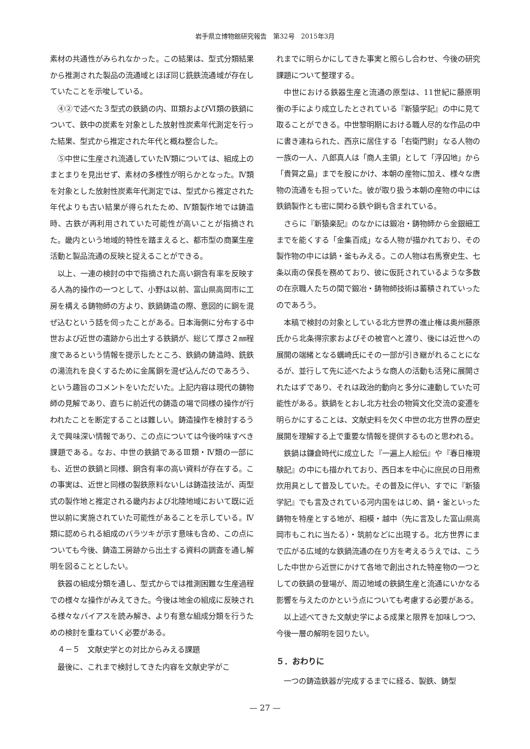岩手県立博物館研究報告　第32号　2015年3月
素材の共通性がみられなかった。この結果は、型式分類結果から推測された製品の流通域とほぼ同じ銑鉄流通域が存在していたことを示唆している。
④②で述べた３型式の鉄鍋の内、Ⅲ類およびⅥ類の鉄鍋について、鉄中の炭素を対象とした放射性炭素年代測定を行った結果、型式から推定された年代と概ね整合した。
⑤中世に生産され流通していたⅣ類については、組成上のまとまりを見出せず、素材の多様性が明らかとなった。Ⅳ類を対象とした放射性炭素年代測定では、型式から推定された年代よりも古い結果が得られたため、Ⅳ類製作地では鋳造時、古鉄が再利用されていた可能性が高いことが指摘された。畿内という地域的特性を踏まえると、都市型の商業生産活動と製品流通の反映と捉えることができる。
以上、一連の検討の中で指摘された高い銅含有率を反映する人為的操作の一つとして、小野は以前、富山県高岡市に工房を構える鋳物師の方より、鉄鍋鋳造の際、意図的に銅を混ぜ込むという話を伺ったことがある。日本海側に分布する中世および近世の遺跡から出土する鉄鍋が、総じて厚さ２㎜程度であるという情報を提示したところ、鉄鍋の鋳造時、銑鉄の湯流れを良くするために金属銅を混ぜ込んだのであろう、という趣旨のコメントをいただいた。上記内容は現代の鋳物師の見解であり、直ちに前近代の鋳造の場で同様の操作が行われたことを断定することは難しい。鋳造操作を検討するうえで興味深い情報であり、この点については今後吟味すべき課題である。なお、中世の鉄鍋であるⅢ類・Ⅳ類の一部にも、近世の鉄鍋と同様、銅含有率の高い資料が存在する。この事実は、近世と同様の製鉄原料ないしは鋳造技法が、両型式の製作地と推定される畿内および北陸地域において既に近世以前に実施されていた可能性があることを示している。Ⅳ類に認められる組成のバラツキが示す意味も含め、この点についても今後、鋳造工房跡から出土する資料の調査を通し解明を図ることとしたい。
鉄器の組成分類を通し、型式からでは推測困難な生産過程での様々な操作がみえてきた。今後は地金の組成に反映される様々なバイアスを読み解き、より有意な組成分類を行うための検討を重ねていく必要がある。
４－５　文献史学との対比からみえる課題
最後に、これまで検討してきた内容を文献史学がこ
れまでに明らかにしてきた事実と照らし合わせ、今後の研究課題について整理する。
中世における鉄器生産と流通の原型は、11世紀に藤原明衡の手により成立したとされている『新猿学記』の中に見て取ることができる。中世黎明期における職人尽的な作品の中に書き連ねられた、西京に居住する「右衛門尉」なる人物の一族の一人、八郎真人は「商人主領」として「浮囚地」から「貴賀之島」までを股にかけ、本朝の産物に加え、様々な唐物の流通をも担っていた。彼が取り扱う本朝の産物の中には鉄鍋製作とも密に関わる鉄や銅も含まれている。
さらに『新猿楽記』のなかには鍛冶・鋳物師から金銀細工までを能くする「金集百成」なる人物が描かれており、その製作物の中には鍋・釜もみえる。この人物は右馬寮史生、七条以南の保長を務めており、彼に仮託されているような多数の在京職人たちの間で鍛冶・鋳物師技術は蓄積されていったのであろう。
本稿で検討の対象としている北方世界の進止権は奥州藤原氏から北条得宗家およびその被官へと渡り、後には近世への展開の端緒となる蠣崎氏にその一部が引き継がれることになるが、並行して先に述べたような商人の活動も活発に展開されたはずであり、それは政治的動向と多分に連動していた可能性がある。鉄鍋をとおし北方社会の物質文化交流の変遷を明らかにすることは、文献史料を欠く中世の北方世界の歴史展開を理解する上で重要な情報を提供するものと思われる。
鉄鍋は鎌倉時代に成立した『一遍上人絵伝』や『春日権現験記』の中にも描かれており、西日本を中心に庶民の日用煮炊用具として普及していた。その普及に伴い、すでに『新猿学記』でも言及されている河内国をはじめ、鍋・釜といった鋳物を特産とする地が、相模・越中（先に言及した富山県高岡市もこれに当たる）・筑前などに出現する。北方世界にまで広がる広域的な鉄鍋流通の在り方を考えるうえでは、こうした中世から近世にかけて各地で創出された特産物の一つとしての鉄鍋の登場が、周辺地域の鉄鍋生産と流通にいかなる影響を与えたのかという点についても考慮する必要がある。
以上述べてきた文献史学による成果と限界を加味しつつ、今後一層の解明を図りたい。
５．おわりに
一つの鋳造鉄器が完成するまでに経る、製鉄、鋳型
— 27 —